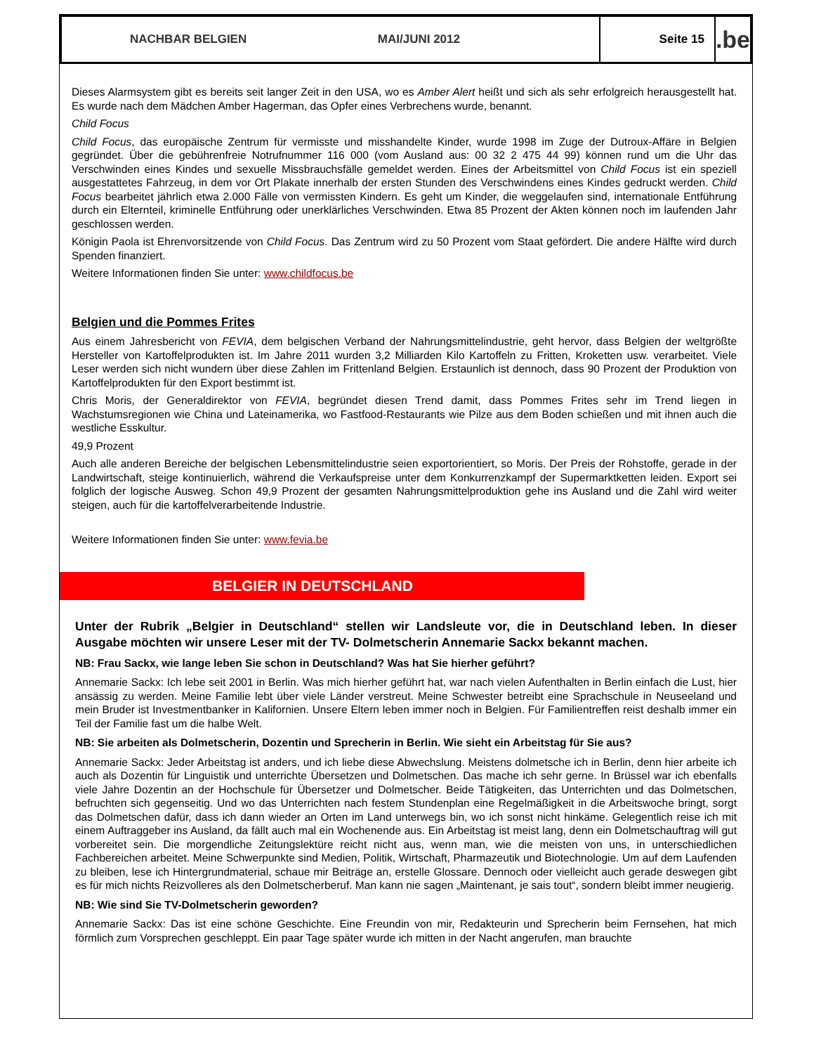NACHBAR BELGIEN MAI/JUNI 2012
Seite 15
.be
Dieses Alarmsystem gibt es bereits seit langer Zeit in den USA, wo es Amber Alert heißt und sich als sehr erfolgreich herausgestellt hat. Es wurde nach dem Mädchen Amber Hagerman, das Opfer eines Verbrechens wurde, benannt.
Child Focus
Child Focus, das europäische Zentrum für vermisste und misshandelte Kinder, wurde 1998 im Zuge der Dutroux-Affäre in Belgien gegründet. Über die gebührenfreie Notrufnummer 116 000 (vom Ausland aus: 00 32 2 475 44 99) können rund um die Uhr das Verschwinden eines Kindes und sexuelle Missbrauchsfälle gemeldet werden. Eines der Arbeitsmittel von Child Focus ist ein speziell ausgestattetes Fahrzeug, in dem vor Ort Plakate innerhalb der ersten Stunden des Verschwindens eines Kindes gedruckt werden. Child Focus bearbeitet jährlich etwa 2.000 Fälle von vermissten Kindern. Es geht um Kinder, die weggelaufen sind, internationale Entführung durch ein Elternteil, kriminelle Entführung oder unerklärliches Verschwinden. Etwa 85 Prozent der Akten können noch im laufenden Jahr geschlossen werden.
Königin Paola ist Ehrenvorsitzende von Child Focus. Das Zentrum wird zu 50 Prozent vom Staat gefördert. Die andere Hälfte wird durch Spenden finanziert.
Weitere Informationen finden Sie unter: www.childfocus.be
Belgien und die Pommes Frites
Aus einem Jahresbericht von FEVIA, dem belgischen Verband der Nahrungsmittelindustrie, geht hervor, dass Belgien der weltgrößte Hersteller von Kartoffelprodukten ist. Im Jahre 2011 wurden 3,2 Milliarden Kilo Kartoffeln zu Fritten, Kroketten usw. verarbeitet. Viele Leser werden sich nicht wundern über diese Zahlen im Frittenland Belgien. Erstaunlich ist dennoch, dass 90 Prozent der Produktion von Kartoffelprodukten für den Export bestimmt ist.
Chris Moris, der Generaldirektor von FEVIA, begründet diesen Trend damit, dass Pommes Frites sehr im Trend liegen in Wachstumsregionen wie China und Lateinamerika, wo Fastfood-Restaurants wie Pilze aus dem Boden schießen und mit ihnen auch die westliche Esskultur.
49,9 Prozent
Auch alle anderen Bereiche der belgischen Lebensmittelindustrie seien exportorientiert, so Moris. Der Preis der Rohstoffe, gerade in der Landwirtschaft, steige kontinuierlich, während die Verkaufspreise unter dem Konkurrenzkampf der Supermarktketten leiden. Export sei folglich der logische Ausweg. Schon 49,9 Prozent der gesamten Nahrungsmittelproduktion gehe ins Ausland und die Zahl wird weiter steigen, auch für die kartoffelverarbeitende Industrie.
Weitere Informationen finden Sie unter: www.fevia.be
BELGIER IN DEUTSCHLAND
Unter der Rubrik „Belgier in Deutschland“ stellen wir Landsleute vor, die in Deutschland leben. In dieser Ausgabe möchten wir unsere Leser mit der TV- Dolmetscherin Annemarie Sackx bekannt machen.
NB: Frau Sackx, wie lange leben Sie schon in Deutschland? Was hat Sie hierher geführt?
Annemarie Sackx: Ich lebe seit 2001 in Berlin. Was mich hierher geführt hat, war nach vielen Aufenthalten in Berlin einfach die Lust, hier ansässig zu werden. Meine Familie lebt über viele Länder verstreut. Meine Schwester betreibt eine Sprachschule in Neuseeland und mein Bruder ist Investmentbanker in Kalifornien. Unsere Eltern leben immer noch in Belgien. Für Familientreffen reist deshalb immer ein Teil der Familie fast um die halbe Welt.
NB: Sie arbeiten als Dolmetscherin, Dozentin und Sprecherin in Berlin. Wie sieht ein Arbeitstag für Sie aus?
Annemarie Sackx: Jeder Arbeitstag ist anders, und ich liebe diese Abwechslung. Meistens dolmetsche ich in Berlin, denn hier arbeite ich auch als Dozentin für Linguistik und unterrichte Übersetzen und Dolmetschen. Das mache ich sehr gerne. In Brüssel war ich ebenfalls viele Jahre Dozentin an der Hochschule für Übersetzer und Dolmetscher. Beide Tätigkeiten, das Unterrichten und das Dolmetschen, befruchten sich gegenseitig. Und wo das Unterrichten nach festem Stundenplan eine Regelmäßigkeit in die Arbeitswoche bringt, sorgt das Dolmetschen dafür, dass ich dann wieder an Orten im Land unterwegs bin, wo ich sonst nicht hinkäme. Gelegentlich reise ich mit einem Auftraggeber ins Ausland, da fällt auch mal ein Wochenende aus. Ein Arbeitstag ist meist lang, denn ein Dolmetschauftrag will gut vorbereitet sein. Die morgendliche Zeitungslektüre reicht nicht aus, wenn man, wie die meisten von uns, in unterschiedlichen Fachbereichen arbeitet. Meine Schwerpunkte sind Medien, Politik, Wirtschaft, Pharmazeutik und Biotechnologie. Um auf dem Laufenden zu bleiben, lese ich Hintergrundmaterial, schaue mir Beiträge an, erstelle Glossare. Dennoch oder vielleicht auch gerade deswegen gibt es für mich nichts Reizvolleres als den Dolmetscherberuf. Man kann nie sagen „Maintenant, je sais tout“, sondern bleibt immer neugierig.
NB: Wie sind Sie TV-Dolmetscherin geworden?
Annemarie Sackx: Das ist eine schöne Geschichte. Eine Freundin von mir, Redakteurin und Sprecherin beim Fernsehen, hat mich förmlich zum Vorsprechen geschleppt. Ein paar Tage später wurde ich mitten in der Nacht angerufen, man brauchte